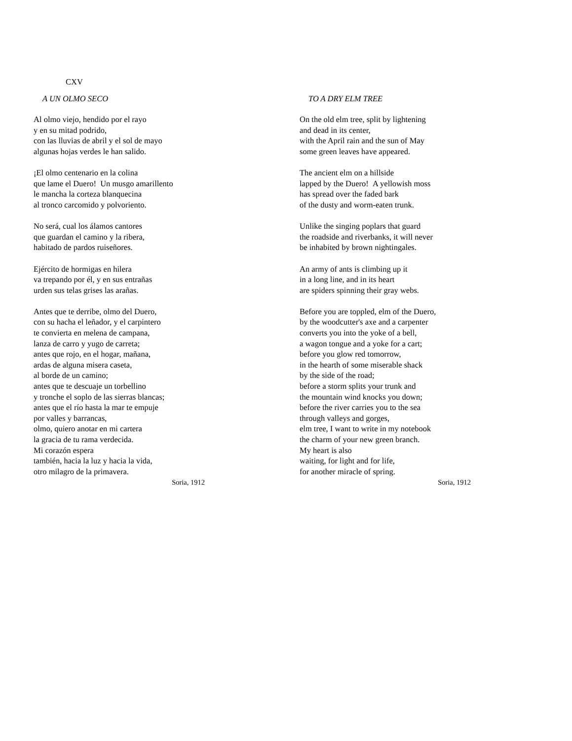CXV
A UN OLMO SECO
Al olmo viejo, hendido por el rayo
y en su mitad podrido,
con las lluvias de abril y el sol de mayo
algunas hojas verdes le han salido.
¡El olmo centenario en la colina
que lame el Duero! Un musgo amarillento
le mancha la corteza blanquecina
al tronco carcomido y polvoriento.
No será, cual los álamos cantores
que guardan el camino y la ribera,
habitado de pardos ruiseñores.
Ejército de hormigas en hilera
va trepando por él, y en sus entrañas
urden sus telas grises las arañas.
Antes que te derribe, olmo del Duero,
con su hacha el leñador, y el carpintero
te convierta en melena de campana,
lanza de carro y yugo de carreta;
antes que rojo, en el hogar, mañana,
ardas de alguna misera caseta,
al borde de un camino;
antes que te descuaje un torbellino
y tronche el soplo de las sierras blancas;
antes que el río hasta la mar te empuje
por valles y barrancas,
olmo, quiero anotar en mi cartera
la gracia de tu rama verdecida.
Mi corazón espera
también, hacia la luz y hacia la vida,
otro milagro de la primavera.
Soria, 1912
TO A DRY ELM TREE
On the old elm tree, split by lightening
and dead in its center,
with the April rain and the sun of May
some green leaves have appeared.
The ancient elm on a hillside
lapped by the Duero! A yellowish moss
has spread over the faded bark
of the dusty and worm-eaten trunk.
Unlike the singing poplars that guard
the roadside and riverbanks, it will never
be inhabited by brown nightingales.
An army of ants is climbing up it
in a long line, and in its heart
are spiders spinning their gray webs.
Before you are toppled, elm of the Duero,
by the woodcutter's axe and a carpenter
converts you into the yoke of a bell,
a wagon tongue and a yoke for a cart;
before you glow red tomorrow,
in the hearth of some miserable shack
by the side of the road;
before a storm splits your trunk and
the mountain wind knocks you down;
before the river carries you to the sea
through valleys and gorges,
elm tree, I want to write in my notebook
the charm of your new green branch.
My heart is also
waiting, for light and for life,
for another miracle of spring.
Soria, 1912